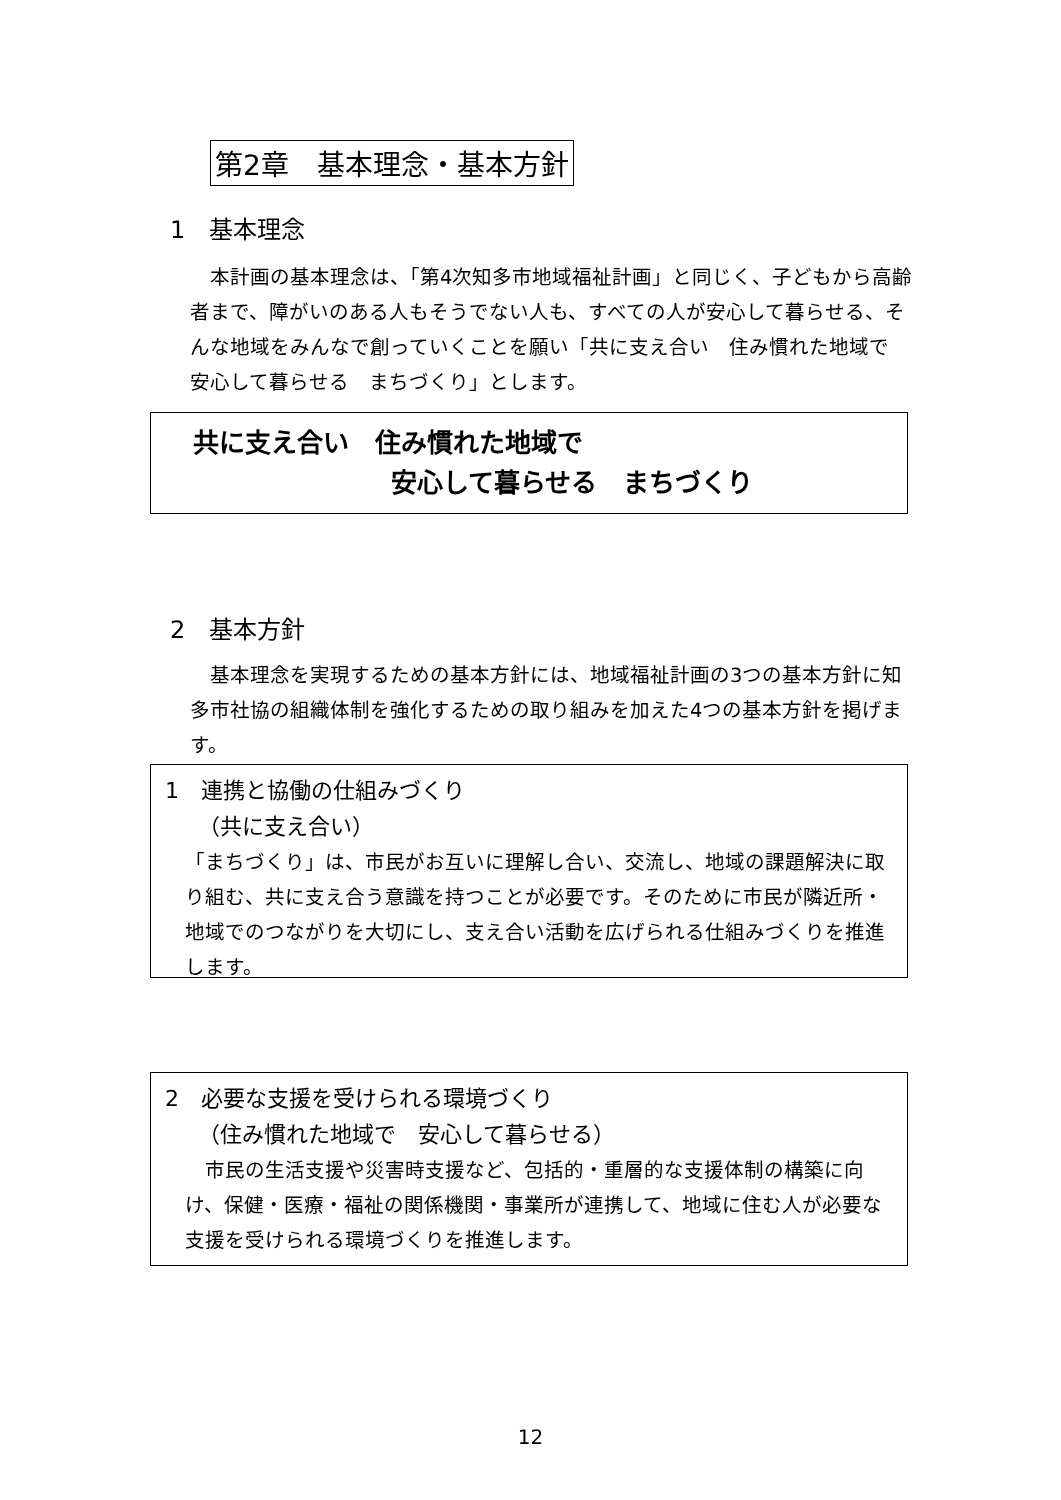第2章　基本理念・基本方針
1　基本理念
　本計画の基本理念は、「第4次知多市地域福祉計画」と同じく、子どもから高齢者まで、障がいのある人もそうでない人も、すべての人が安心して暮らせる、そんな地域をみんなで創っていくことを願い「共に支え合い　住み慣れた地域で　安心して暮らせる　まちづくり」とします。
共に支え合い　住み慣れた地域で
安心して暮らせる　まちづくり
2　基本方針
　基本理念を実現するための基本方針には、地域福祉計画の3つの基本方針に知多市社協の組織体制を強化するための取り組みを加えた4つの基本方針を掲げます。
1　連携と協働の仕組みづくり
　　（共に支え合い）
「まちづくり」は、市民がお互いに理解し合い、交流し、地域の課題解決に取り組む、共に支え合う意識を持つことが必要です。そのために市民が隣近所・地域でのつながりを大切にし、支え合い活動を広げられる仕組みづくりを推進します。
2　必要な支援を受けられる環境づくり
　　（住み慣れた地域で　安心して暮らせる）
　市民の生活支援や災害時支援など、包括的・重層的な支援体制の構築に向け、保健・医療・福祉の関係機関・事業所が連携して、地域に住む人が必要な支援を受けられる環境づくりを推進します。
12